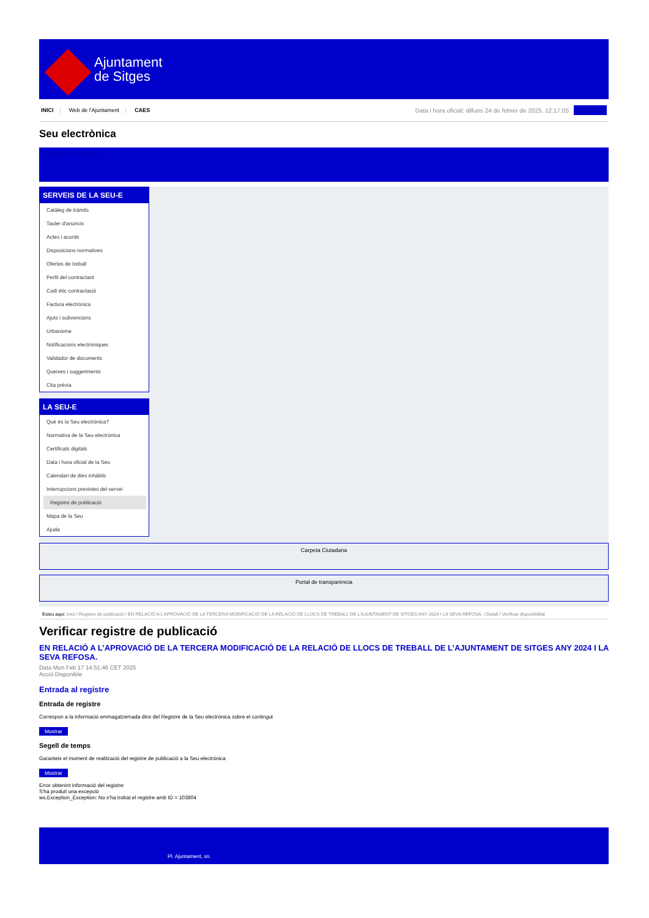Ajuntament
de Sitges
INICI Web de l'Ajuntament CAES
Data i hora oficial: dilluns 24 de febrer de 2025, 12:17:05
Directoris
Seu electrònica
Obtenir còpia autèntica
SERVEIS DE LA SEU-E
Catàleg de tràmits
Tauler d'anuncis
Actes i acords
Disposicions normatives
Ofertes de treball
Perfil del contractant
Codi ètic contractació
Factura electrònica
Ajuts i subvencions
Urbanisme
Notificacions electròniques
Validador de documents
Queixes i suggeriments
Cita prèvia
LA SEU-E
Què és la Seu electrònica?
Normativa de la Seu electrònica
Certificats digitals
Data i hora oficial de la Seu
Calendari de dies inhàbils
Interrupcions previstes del servei
Registre de publicació
Mapa de la Seu
Ajuda
Carpeta Ciutadana
Portal de transparència
Esteu aquí: Inici / Registre de publicació / EN RELACIÓ A L'APROVACIÓ DE LA TERCERA MODIFICACIÓ DE LA RELACIÓ DE LLOCS DE TREBALL DE L'AJUNTAMENT DE SITGES ANY 2024 I LA SEVA REFOSA. / Detall / Verificar disponibilitat
Verificar registre de publicació
EN RELACIÓ A L’APROVACIÓ DE LA TERCERA MODIFICACIÓ DE LA RELACIÓ DE LLOCS DE TREBALL DE L’AJUNTAMENT DE SITGES ANY 2024 I LA SEVA REFOSA.
Data Mon Feb 17 14:51:46 CET 2025
Acció Disponible
Entrada al registre
Entrada de registre
Correspon a la informació emmagatzemada dins del Registre de la Seu electrònica sobre el contingut
Mostrar
Segell de temps
Garanteix el moment de realització del registre de publicació a la Seu electrònica
Mostrar
Error obtenint informació del registre:
S'ha produit una excepció
ws.Exception_Exception: No s'ha trobat el registre amb ID = 103804
Pl. Ajuntament, sn.